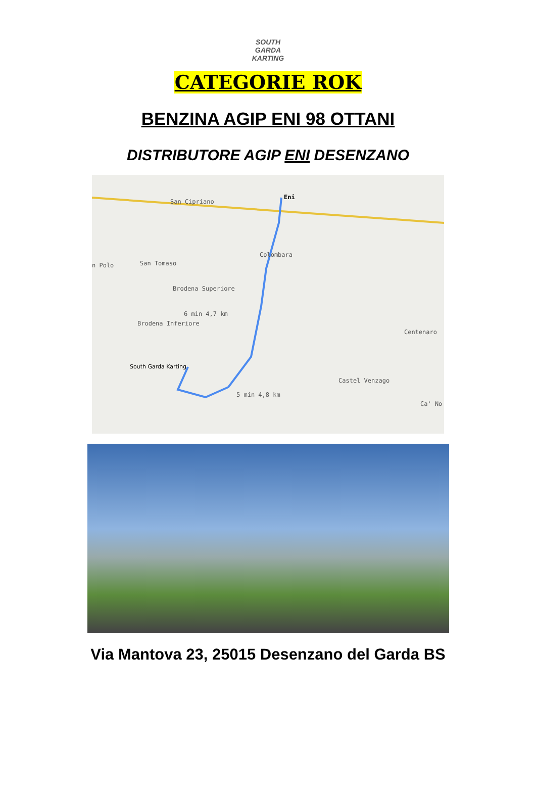SOUTH GARDA KARTING
CATEGORIE ROK
BENZINA AGIP ENI 98 OTTANI
DISTRIBUTORE AGIP ENI DESENZANO
San Cipriano
Eni
Colombara
San Tomaso n Polo
Brodena Superiore
Brodena Inferiore
6 min 4,7 km
Centenaro
South Garda Karting
Castel Venzago
5 min 4,8 km
Ca' No
Via Mantova 23, 25015 Desenzano del Garda BS